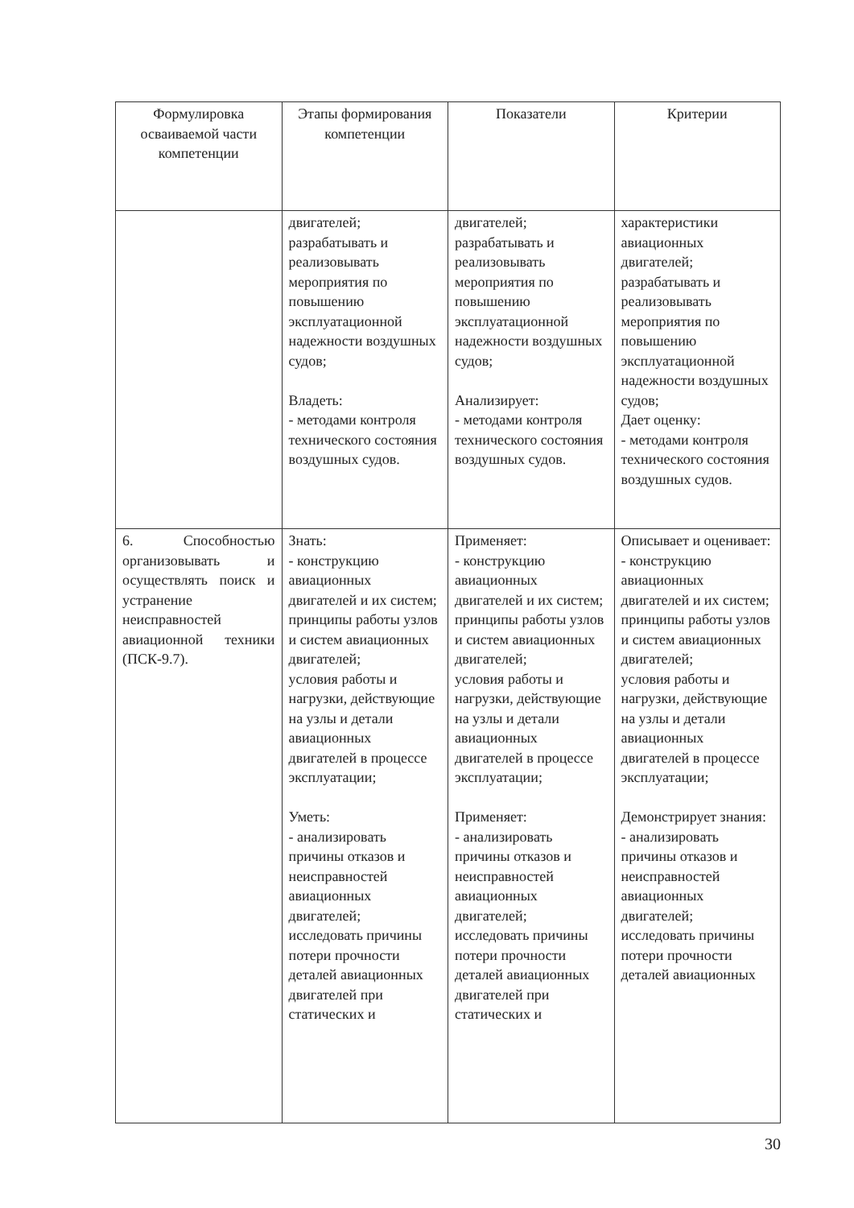| Формулировка осваиваемой части компетенции | Этапы формирования компетенции | Показатели | Критерии |
| --- | --- | --- | --- |
| | двигателей; разрабатывать и реализовывать мероприятия по повышению эксплуатационной надежности воздушных судов; Владеть: - методами контроля технического состояния воздушных судов. | двигателей; разрабатывать и реализовывать мероприятия по повышению эксплуатационной надежности воздушных судов; Анализирует: - методами контроля технического состояния воздушных судов. | характеристики авиационных двигателей; разрабатывать и реализовывать мероприятия по повышению эксплуатационной надежности воздушных судов; Дает оценку: - методами контроля технического состояния воздушных судов. |
| 6. Способностью организовывать и осуществлять поиск и устранение неисправностей авиационной техники (ПСК-9.7). | Знать: - конструкцию авиационных двигателей и их систем; принципы работы узлов и систем авиационных двигателей; условия работы и нагрузки, действующие на узлы и детали авиационных двигателей в процессе эксплуатации; Уметь: - анализировать причины отказов и неисправностей авиационных двигателей; исследовать причины потери прочности деталей авиационных двигателей при статических и | Применяет: - конструкцию авиационных двигателей и их систем; принципы работы узлов и систем авиационных двигателей; условия работы и нагрузки, действующие на узлы и детали авиационных двигателей в процессе эксплуатации; Применяет: - анализировать причины отказов и неисправностей авиационных двигателей; исследовать причины потери прочности деталей авиационных двигателей при статических и | Описывает и оценивает: - конструкцию авиационных двигателей и их систем; принципы работы узлов и систем авиационных двигателей; условия работы и нагрузки, действующие на узлы и детали авиационных двигателей в процессе эксплуатации; Демонстрирует знания: - анализировать причины отказов и неисправностей авиационных двигателей; исследовать причины потери прочности деталей авиационных |
30